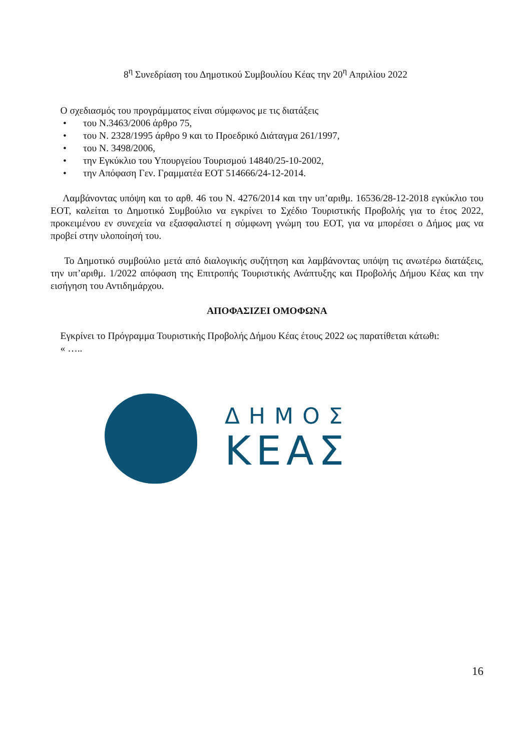8<sup>η</sup> Συνεδρίαση του Δημοτικού Συμβουλίου Κέας την 20<sup>η</sup> Απριλίου 2022
Ο σχεδιασμός του προγράμματος είναι σύμφωνος με τις διατάξεις
• του Ν.3463/2006 άρθρο 75,
• του Ν. 2328/1995 άρθρο 9 και το Προεδρικό Διάταγμα 261/1997,
• του Ν. 3498/2006,
• την Εγκύκλιο του Υπουργείου Τουρισμού 14840/25-10-2002,
• την Απόφαση Γεν. Γραμματέα ΕΟΤ 514666/24-12-2014.
Λαμβάνοντας υπόψη και το αρθ. 46 του Ν. 4276/2014 και την υπ’αριθμ. 16536/28-12-2018 εγκύκλιο του ΕΟΤ, καλείται το Δημοτικό Συμβούλιο να εγκρίνει το Σχέδιο Τουριστικής Προβολής για το έτος 2022, προκειμένου εν συνεχεία να εξασφαλιστεί η σύμφωνη γνώμη του ΕΟΤ, για να μπορέσει ο Δήμος μας να προβεί στην υλοποίησή του.
Το Δημοτικό συμβούλιο μετά από διαλογικής συζήτηση και λαμβάνοντας υπόψη τις ανωτέρω διατάξεις, την υπ’αριθμ. 1/2022 απόφαση της Επιτροπής Τουριστικής Ανάπτυξης και Προβολής Δήμου Κέας και την εισήγηση του Αντιδημάρχου.
ΑΠΟΦΑΣΙΖΕΙ ΟΜΟΦΩΝΑ
Εγκρίνει το Πρόγραμμα Τουριστικής Προβολής Δήμου Κέας έτους 2022 ως παρατίθεται κάτωθι:
« …..
ΔΗΜΟΣ
ΚΕΑΣ
16